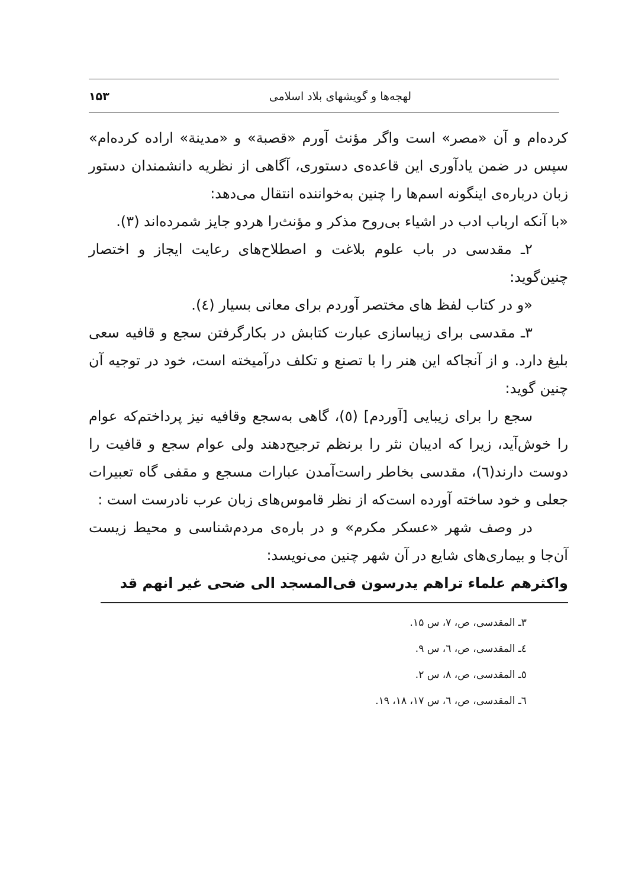لهجه‌ها و گویشهای بلاد اسلامی ۱۵۳
کرده‌ام و آن «مصر» است واگر مؤنث آورم «قصبة» و «مدینة» اراده کرده‌ام» سپس در ضمن یادآوری این قاعده‌ی دستوری، آگاهی از نظریه دانشمندان دستور زبان درباره‌ی اینگونه اسم‌ها را چنین به‌خواننده انتقال می‌دهد:
«با آنکه ارباب ادب در اشیاء بی‌روح مذکر و مؤنث‌را هردو جایز شمرده‌اند (۳).
۲ـ مقدسی در باب علوم بلاغت و اصطلاح‌های رعایت ایجاز و اختصار چنین‌گوید:
«و در کتاب لفظ های مختصر آوردم برای معانی بسیار (٤).
۳ـ مقدسی برای زیباسازی عبارت کتابش در بکارگرفتن سجع و قافیه سعی بلیغ دارد. و از آنجاکه این هنر را با تصنع و تکلف درآمیخته است، خود در توجیه آن چنین گوید:
سجع را برای زیبایی [آوردم] (٥)، گاهی به‌سجع وقافیه نیز پرداختم‌که عوام را خوش‌آید، زیرا که ادیبان نثر را برنظم ترجیح‌دهند ولی عوام سجع و قافیت را دوست دارند(٦)، مقدسی بخاطر راست‌آمدن عبارات مسجع و مقفی گاه تعبیرات جعلی و خود ساخته آورده است‌که از نظر قاموس‌های زبان عرب نادرست است :
در وصف شهر «عسکر مکرم» و در باره‌ی مردم‌شناسی و محیط زیست آن‌جا و بیماری‌های شایع در آن شهر چنین می‌نویسد:
واکثرهم علماء تراهم یدرسون فی‌المسجد الی ضحی غیر انهم قد
۳ـ المقدسی، ص، ۷، س ۱۵.
٤ـ المقدسی، ص، ٦، س ۹.
٥ـ المقدسی، ص، ۸، س ۲.
٦ـ المقدسی، ص، ٦، س ۱۷، ۱۸، ۱۹.